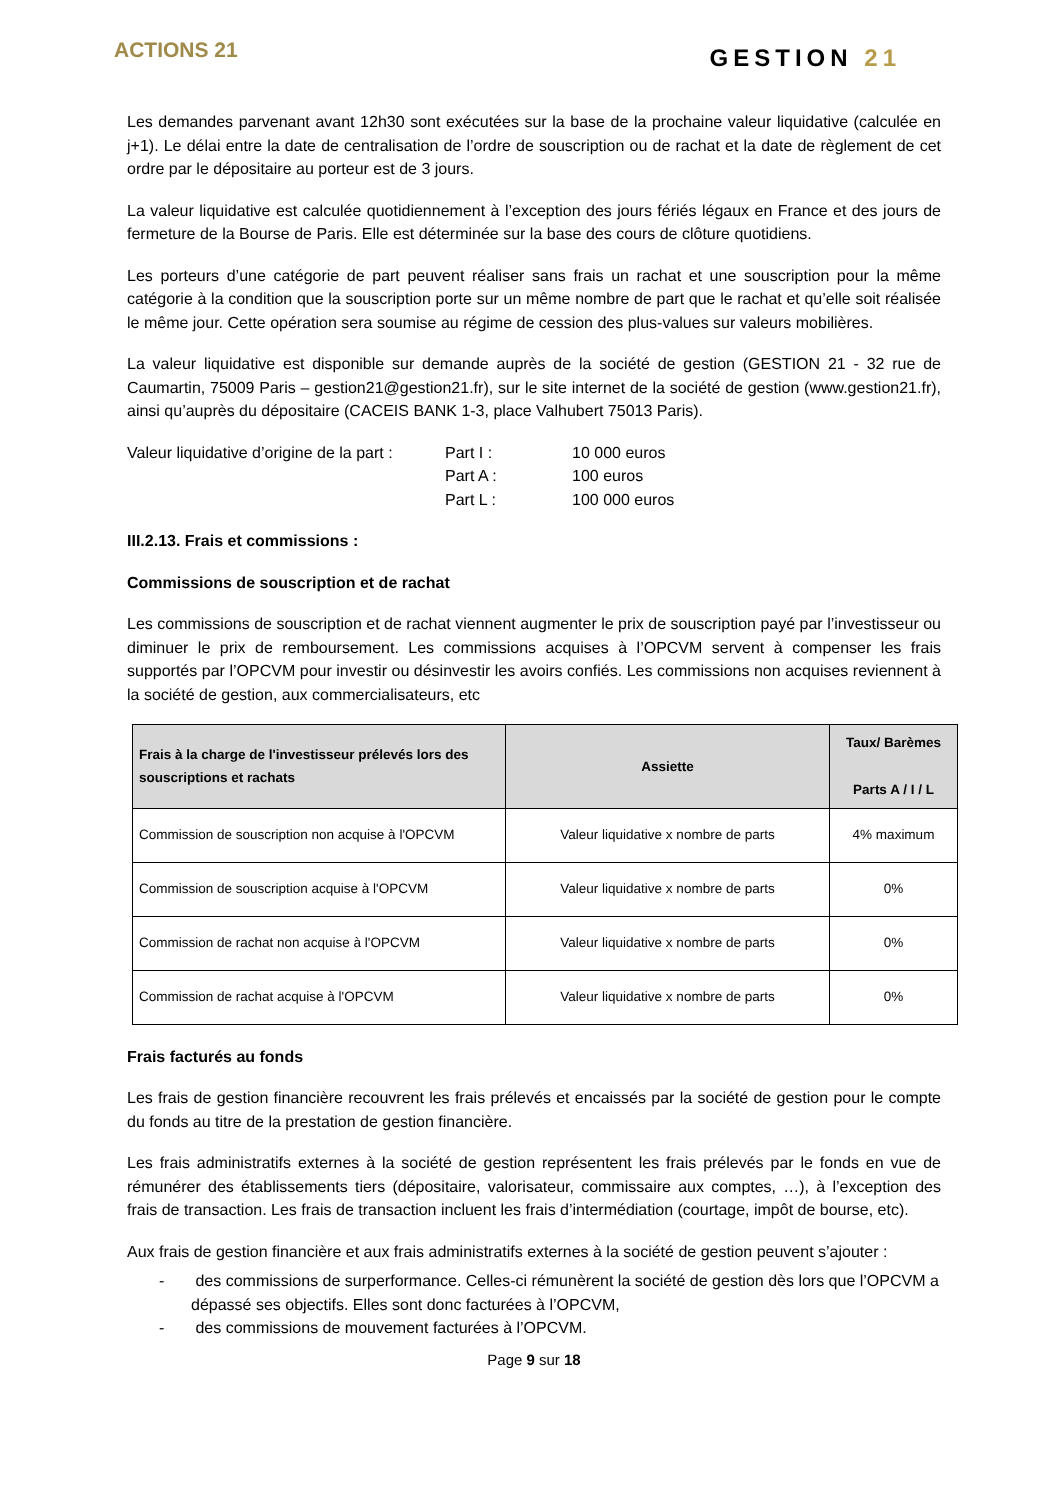ACTIONS 21
GESTION 21
Les demandes parvenant avant 12h30 sont exécutées sur la base de la prochaine valeur liquidative (calculée en j+1). Le délai entre la date de centralisation de l’ordre de souscription ou de rachat et la date de règlement de cet ordre par le dépositaire au porteur est de 3 jours.
La valeur liquidative est calculée quotidiennement à l’exception des jours fériés légaux en France et des jours de fermeture de la Bourse de Paris. Elle est déterminée sur la base des cours de clôture quotidiens.
Les porteurs d’une catégorie de part peuvent réaliser sans frais un rachat et une souscription pour la même catégorie à la condition que la souscription porte sur un même nombre de part que le rachat et qu’elle soit réalisée le même jour. Cette opération sera soumise au régime de cession des plus-values sur valeurs mobilières.
La valeur liquidative est disponible sur demande auprès de la société de gestion (GESTION 21 - 32 rue de Caumartin, 75009 Paris – gestion21@gestion21.fr), sur le site internet de la société de gestion (www.gestion21.fr), ainsi qu’auprès du dépositaire (CACEIS BANK 1-3, place Valhubert 75013 Paris).
Valeur liquidative d’origine de la part :
Part I :
10 000 euros
Part A :
100 euros
Part L :
100 000 euros
III.2.13. Frais et commissions :
Commissions de souscription et de rachat
Les commissions de souscription et de rachat viennent augmenter le prix de souscription payé par l’investisseur ou diminuer le prix de remboursement. Les commissions acquises à l’OPCVM servent à compenser les frais supportés par l’OPCVM pour investir ou désinvestir les avoirs confiés. Les commissions non acquises reviennent à la société de gestion, aux commercialisateurs, etc
| Frais à la charge de l'investisseur prélevés lors des souscriptions et rachats | Assiette | Taux/ Barèmes Parts A / I / L |
| --- | --- | --- |
| Commission de souscription non acquise à l'OPCVM | Valeur liquidative x nombre de parts | 4% maximum |
| Commission de souscription acquise à l'OPCVM | Valeur liquidative x nombre de parts | 0% |
| Commission de rachat non acquise à l'OPCVM | Valeur liquidative x nombre de parts | 0% |
| Commission de rachat acquise à l'OPCVM | Valeur liquidative x nombre de parts | 0% |
Frais facturés au fonds
Les frais de gestion financière recouvrent les frais prélevés et encaissés par la société de gestion pour le compte du fonds au titre de la prestation de gestion financière.
Les frais administratifs externes à la société de gestion représentent les frais prélevés par le fonds en vue de rémunérer des établissements tiers (dépositaire, valorisateur, commissaire aux comptes, …), à l’exception des frais de transaction. Les frais de transaction incluent les frais d’intermédiation (courtage, impôt de bourse, etc).
Aux frais de gestion financière et aux frais administratifs externes à la société de gestion peuvent s’ajouter :
- des commissions de surperformance. Celles-ci rémunèrent la société de gestion dès lors que l’OPCVM a dépassé ses objectifs. Elles sont donc facturées à l’OPCVM,
- des commissions de mouvement facturées à l’OPCVM.
Page 9 sur 18